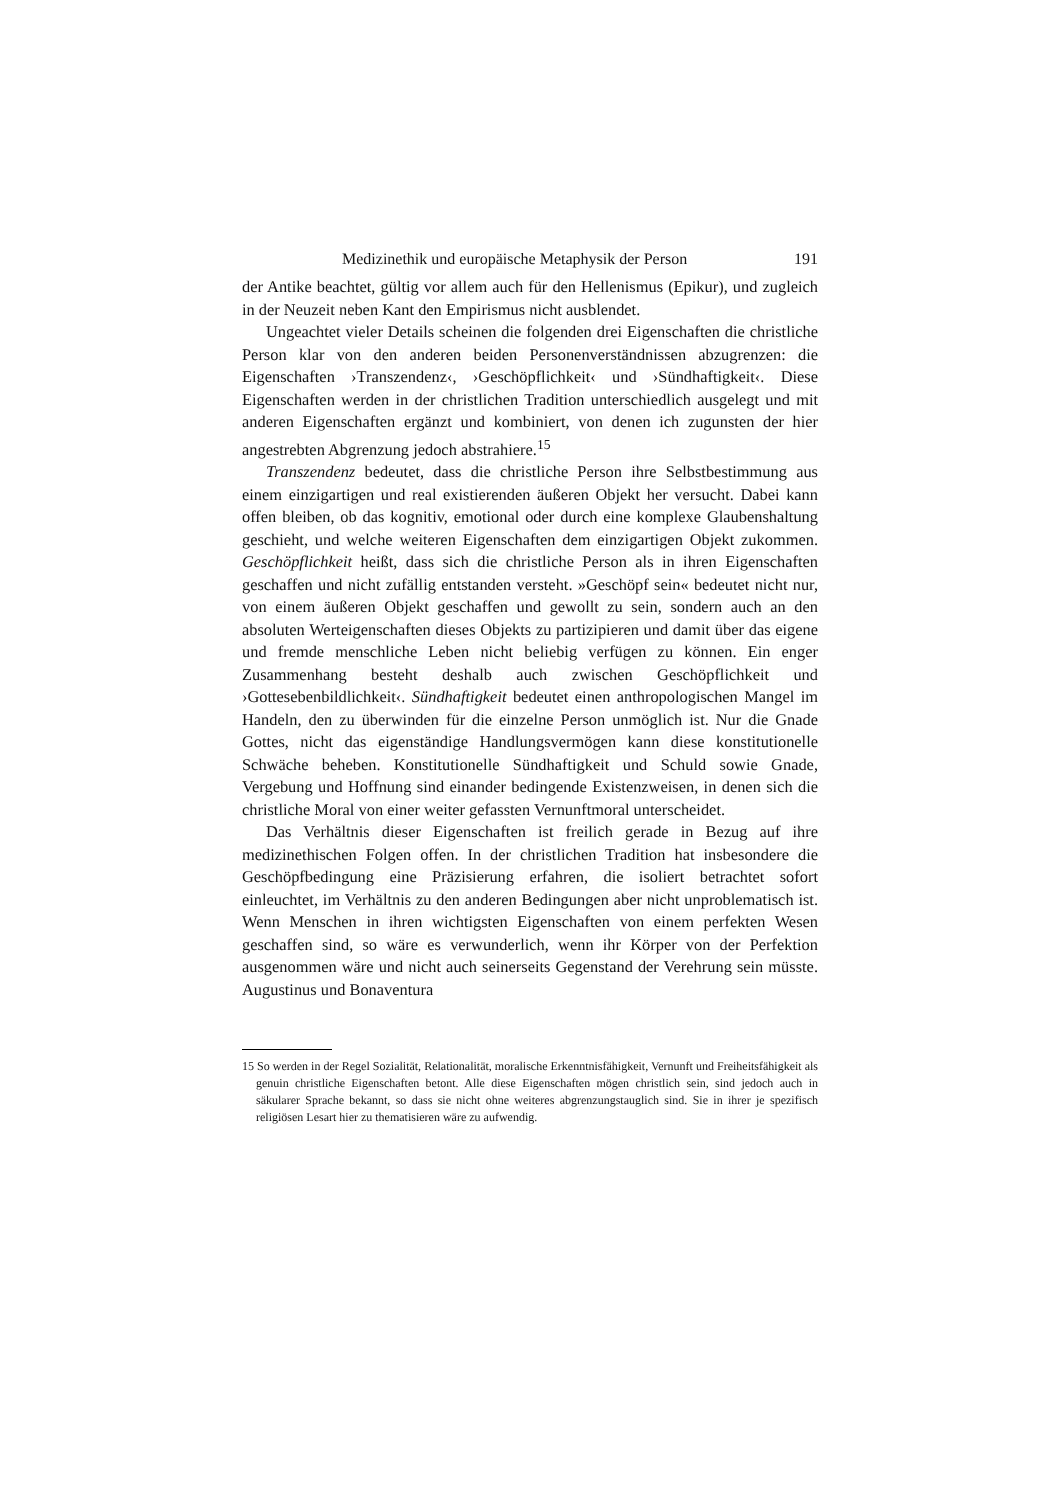Medizinethik und europäische Metaphysik der Person 191
der Antike beachtet, gültig vor allem auch für den Hellenismus (Epikur), und zugleich in der Neuzeit neben Kant den Empirismus nicht ausblendet.
Ungeachtet vieler Details scheinen die folgenden drei Eigenschaften die christliche Person klar von den anderen beiden Personenverständnissen abzugrenzen: die Eigenschaften ›Transzendenz‹, ›Geschöpflichkeit‹ und ›Sündhaftigkeit‹. Diese Eigenschaften werden in der christlichen Tradition unterschiedlich ausgelegt und mit anderen Eigenschaften ergänzt und kombiniert, von denen ich zugunsten der hier angestrebten Abgrenzung jedoch abstrahiere.<sup>15</sup>
Transzendenz bedeutet, dass die christliche Person ihre Selbstbestimmung aus einem einzigartigen und real existierenden äußeren Objekt her versucht. Dabei kann offen bleiben, ob das kognitiv, emotional oder durch eine komplexe Glaubenshaltung geschieht, und welche weiteren Eigenschaften dem einzigartigen Objekt zukommen. Geschöpflichkeit heißt, dass sich die christliche Person als in ihren Eigenschaften geschaffen und nicht zufällig entstanden versteht. »Geschöpf sein« bedeutet nicht nur, von einem äußeren Objekt geschaffen und gewollt zu sein, sondern auch an den absoluten Werteigenschaften dieses Objekts zu partizipieren und damit über das eigene und fremde menschliche Leben nicht beliebig verfügen zu können. Ein enger Zusammenhang besteht deshalb auch zwischen Geschöpflichkeit und ›Gottesebenbildlichkeit‹. Sündhaftigkeit bedeutet einen anthropologischen Mangel im Handeln, den zu überwinden für die einzelne Person unmöglich ist. Nur die Gnade Gottes, nicht das eigenständige Handlungsvermögen kann diese konstitutionelle Schwäche beheben. Konstitutionelle Sündhaftigkeit und Schuld sowie Gnade, Vergebung und Hoffnung sind einander bedingende Existenzweisen, in denen sich die christliche Moral von einer weiter gefassten Vernunftmoral unterscheidet.
Das Verhältnis dieser Eigenschaften ist freilich gerade in Bezug auf ihre medizinethischen Folgen offen. In der christlichen Tradition hat insbesondere die Geschöpfbedingung eine Präzisierung erfahren, die isoliert betrachtet sofort einleuchtet, im Verhältnis zu den anderen Bedingungen aber nicht unproblematisch ist. Wenn Menschen in ihren wichtigsten Eigenschaften von einem perfekten Wesen geschaffen sind, so wäre es verwunderlich, wenn ihr Körper von der Perfektion ausgenommen wäre und nicht auch seinerseits Gegenstand der Verehrung sein müsste. Augustinus und Bonaventura
15 So werden in der Regel Sozialität, Relationalität, moralische Erkenntnisfähigkeit, Vernunft und Freiheitsfähigkeit als genuin christliche Eigenschaften betont. Alle diese Eigenschaften mögen christlich sein, sind jedoch auch in säkularer Sprache bekannt, so dass sie nicht ohne weiteres abgrenzungstauglich sind. Sie in ihrer je spezifisch religiösen Lesart hier zu thematisieren wäre zu aufwendig.